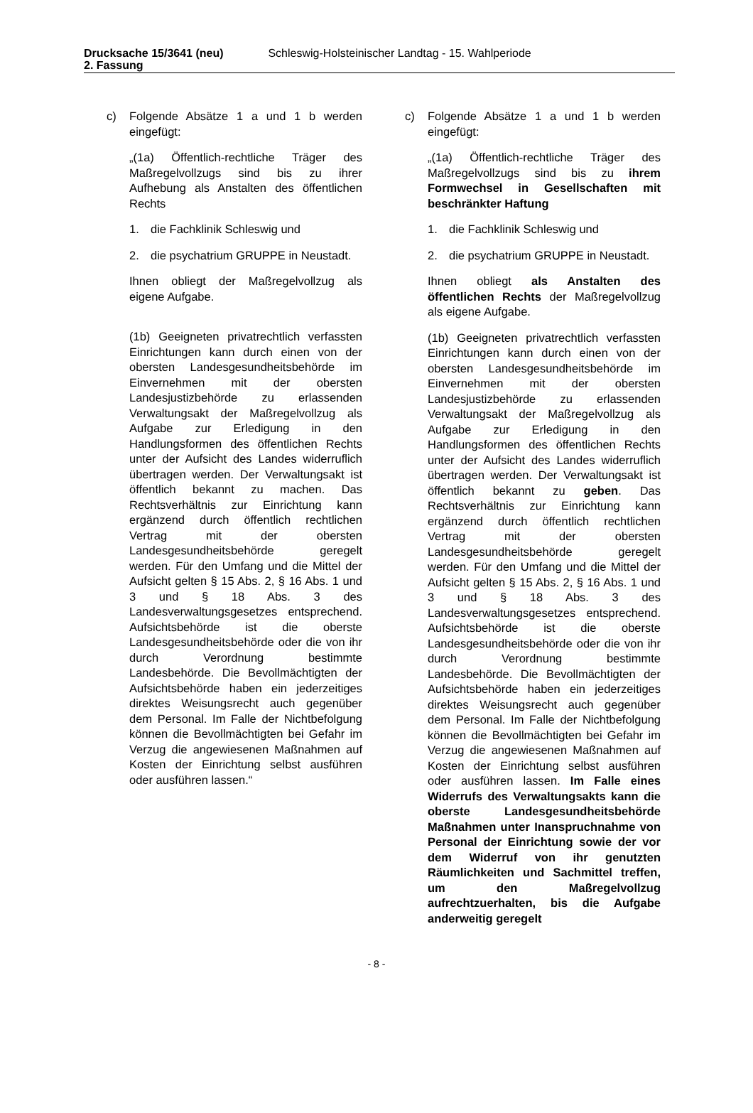Drucksache 15/3641 (neu) Schleswig-Holsteinischer Landtag - 15. Wahlperiode
2. Fassung
c) Folgende Absätze 1 a und 1 b werden eingefügt:
„(1a) Öffentlich-rechtliche Träger des Maßregelvollzugs sind bis zu ihrer Aufhebung als Anstalten des öffentlichen Rechts
1. die Fachklinik Schleswig und
2. die psychatrium GRUPPE in Neustadt.
Ihnen obliegt der Maßregelvollzug als eigene Aufgabe.
(1b) Geeigneten privatrechtlich verfassten Einrichtungen kann durch einen von der obersten Landesgesundheitsbehörde im Einvernehmen mit der obersten Landesjustizbehörde zu erlassenden Verwaltungsakt der Maßregelvollzug als Aufgabe zur Erledigung in den Handlungsformen des öffentlichen Rechts unter der Aufsicht des Landes widerruflich übertragen werden. Der Verwaltungsakt ist öffentlich bekannt zu machen. Das Rechtsverhältnis zur Einrichtung kann ergänzend durch öffentlich rechtlichen Vertrag mit der obersten Landesgesundheitsbehörde geregelt werden. Für den Umfang und die Mittel der Aufsicht gelten § 15 Abs. 2, § 16 Abs. 1 und 3 und § 18 Abs. 3 des Landesverwaltungsgesetzes entsprechend. Aufsichtsbehörde ist die oberste Landesgesundheitsbehörde oder die von ihr durch Verordnung bestimmte Landesbehörde. Die Bevollmächtigten der Aufsichtsbehörde haben ein jederzeitiges direktes Weisungsrecht auch gegenüber dem Personal. Im Falle der Nichtbefolgung können die Bevollmächtigten bei Gefahr im Verzug die angewiesenen Maßnahmen auf Kosten der Einrichtung selbst ausführen oder ausführen lassen.“
c) Folgende Absätze 1 a und 1 b werden eingefügt:
„(1a) Öffentlich-rechtliche Träger des Maßregelvollzugs sind bis zu ihrem Formwechsel in Gesellschaften mit beschränkter Haftung
1. die Fachklinik Schleswig und
2. die psychatrium GRUPPE in Neustadt.
Ihnen obliegt als Anstalten des öffentlichen Rechts der Maßregelvollzug als eigene Aufgabe.
(1b) Geeigneten privatrechtlich verfassten Einrichtungen kann durch einen von der obersten Landesgesundheitsbehörde im Einvernehmen mit der obersten Landesjustizbehörde zu erlassenden Verwaltungsakt der Maßregelvollzug als Aufgabe zur Erledigung in den Handlungsformen des öffentlichen Rechts unter der Aufsicht des Landes widerruflich übertragen werden. Der Verwaltungsakt ist öffentlich bekannt zu geben. Das Rechtsverhältnis zur Einrichtung kann ergänzend durch öffentlich rechtlichen Vertrag mit der obersten Landesgesundheitsbehörde geregelt werden. Für den Umfang und die Mittel der Aufsicht gelten § 15 Abs. 2, § 16 Abs. 1 und 3 und § 18 Abs. 3 des Landesverwaltungsgesetzes entsprechend. Aufsichtsbehörde ist die oberste Landesgesundheitsbehörde oder die von ihr durch Verordnung bestimmte Landesbehörde. Die Bevollmächtigten der Aufsichtsbehörde haben ein jederzeitiges direktes Weisungsrecht auch gegenüber dem Personal. Im Falle der Nichtbefolgung können die Bevollmächtigten bei Gefahr im Verzug die angewiesenen Maßnahmen auf Kosten der Einrichtung selbst ausführen oder ausführen lassen. Im Falle eines Widerrufs des Verwaltungsakts kann die oberste Landesgesundheitsbehörde Maßnahmen unter Inanspruchnahme von Personal der Einrichtung sowie der vor dem Widerruf von ihr genutzten Räumlichkeiten und Sachmittel treffen, um den Maßregelvollzug aufrechtzuerhalten, bis die Aufgabe anderweitig geregelt
- 8 -